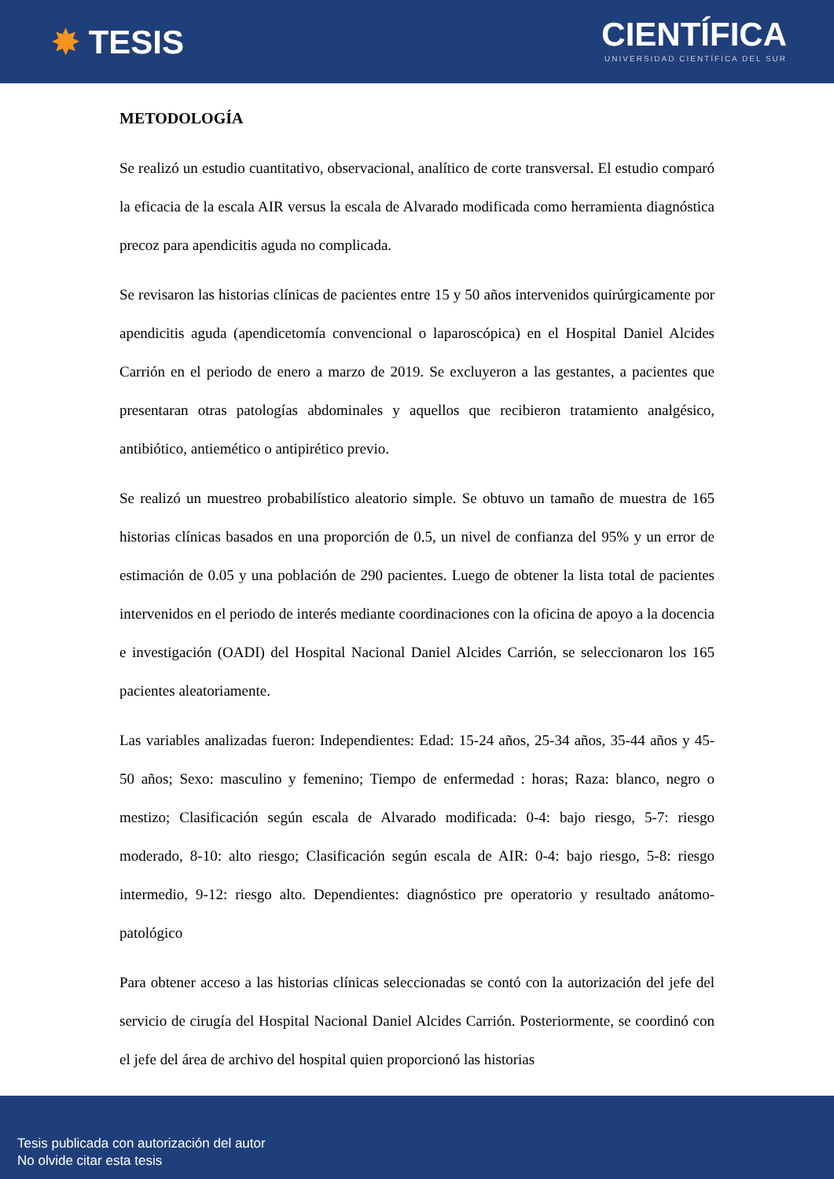✸ TESIS
CIENTÍFICA
UNIVERSIDAD CIENTÍFICA DEL SUR
METODOLOGÍA
Se realizó un estudio cuantitativo, observacional, analítico de corte transversal. El estudio comparó la eficacia de la escala AIR versus la escala de Alvarado modificada como herramienta diagnóstica precoz para apendicitis aguda no complicada.
Se revisaron las historias clínicas de pacientes entre 15 y 50 años intervenidos quirúrgicamente por apendicitis aguda (apendicetomía convencional o laparoscópica) en el Hospital Daniel Alcides Carrión en el periodo de enero a marzo de 2019. Se excluyeron a las gestantes, a pacientes que presentaran otras patologías abdominales y aquellos que recibieron tratamiento analgésico, antibiótico, antiemético o antipirético previo.
Se realizó un muestreo probabilístico aleatorio simple. Se obtuvo un tamaño de muestra de 165 historias clínicas basados en una proporción de 0.5, un nivel de confianza del 95% y un error de estimación de 0.05 y una población de 290 pacientes. Luego de obtener la lista total de pacientes intervenidos en el periodo de interés mediante coordinaciones con la oficina de apoyo a la docencia e investigación (OADI) del Hospital Nacional Daniel Alcides Carrión, se seleccionaron los 165 pacientes aleatoriamente.
Las variables analizadas fueron: Independientes: Edad: 15-24 años, 25-34 años, 35-44 años y 45-50 años; Sexo: masculino y femenino; Tiempo de enfermedad : horas; Raza: blanco, negro o mestizo; Clasificación según escala de Alvarado modificada: 0-4: bajo riesgo, 5-7: riesgo moderado, 8-10: alto riesgo; Clasificación según escala de AIR: 0-4: bajo riesgo, 5-8: riesgo intermedio, 9-12: riesgo alto. Dependientes: diagnóstico pre operatorio y resultado anátomo-patológico
Para obtener acceso a las historias clínicas seleccionadas se contó con la autorización del jefe del servicio de cirugía del Hospital Nacional Daniel Alcides Carrión. Posteriormente, se coordinó con el jefe del área de archivo del hospital quien proporcionó las historias
Tesis publicada con autorización del autor
No olvide citar esta tesis